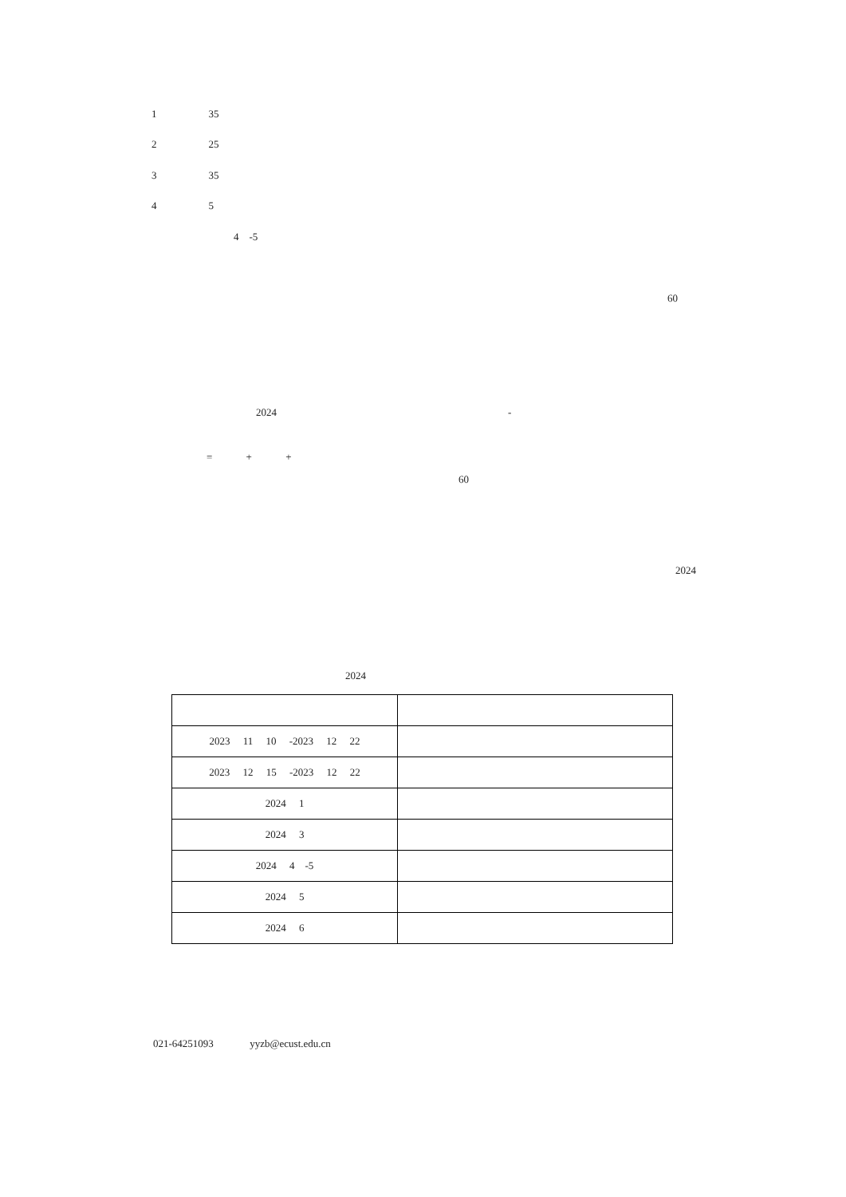1 35
2 25
3 35
4 5
4 -5
60
2024
-
= + +
60
2024
2024
| 2023 11 10 -2023 12 22 | |
| 2023 12 15 -2023 12 22 | |
| 2024 1 | |
| 2024 3 | |
| 2024 4 -5 | |
| 2024 5 | |
| 2024 6 | |
021-64251093 yyzb@ecust.edu.cn